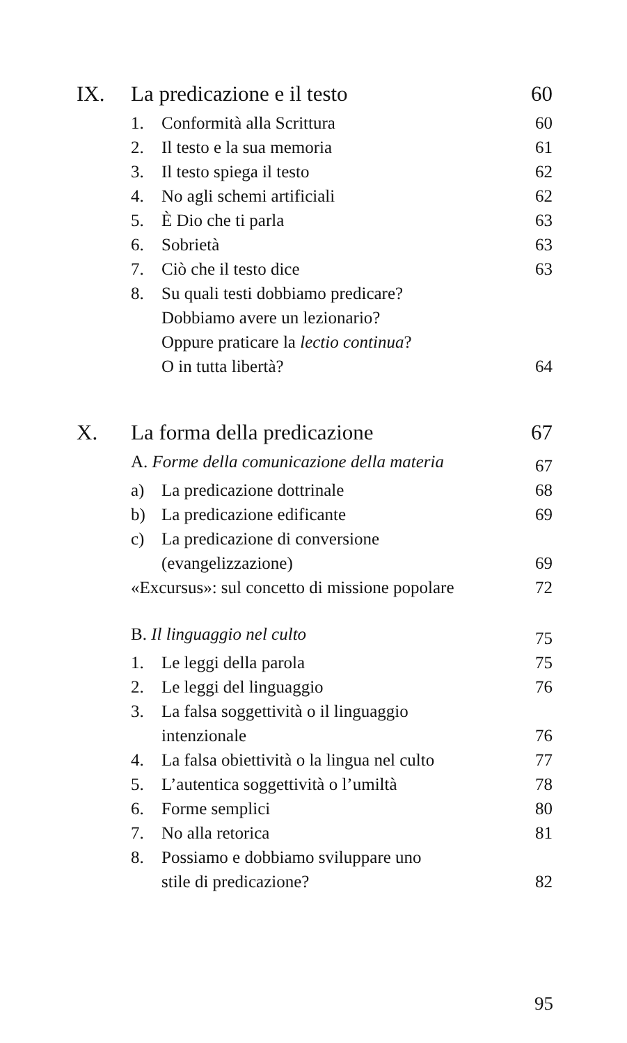| IX. | La predicazione e il testo | | 60 |
| | 1. | Conformità alla Scrittura | 60 |
| | 2. | Il testo e la sua memoria | 61 |
| | 3. | Il testo spiega il testo | 62 |
| | 4. | No agli schemi artificiali | 62 |
| | 5. | È Dio che ti parla | 63 |
| | 6. | Sobrietà | 63 |
| | 7. | Ciò che il testo dice | 63 |
| | 8. | Su quali testi dobbiamo predicare? Dobbiamo avere un lezionario? Oppure praticare la lectio continua ? O in tutta libertà? | 64 |
| X. | La forma della predicazione | | 67 |
| | A. Forme della comunicazione della materia | | 67 |
| | a) | La predicazione dottrinale | 68 |
| | b) | La predicazione edificante | 69 |
| | c) | La predicazione di conversione (evangelizzazione) | 69 |
| | «Excursus»: sul concetto di missione popolare | | 72 |
| | B. Il linguaggio nel culto | | 75 |
| | 1. | Le leggi della parola | 75 |
| | 2. | Le leggi del linguaggio | 76 |
| | 3. | La falsa soggettività o il linguaggio intenzionale | 76 |
| | 4. | La falsa obiettività o la lingua nel culto | 77 |
| | 5. | L’autentica soggettività o l’umiltà | 78 |
| | 6. | Forme semplici | 80 |
| | 7. | No alla retorica | 81 |
| | 8. | Possiamo e dobbiamo sviluppare uno stile di predicazione? | 82 |
95